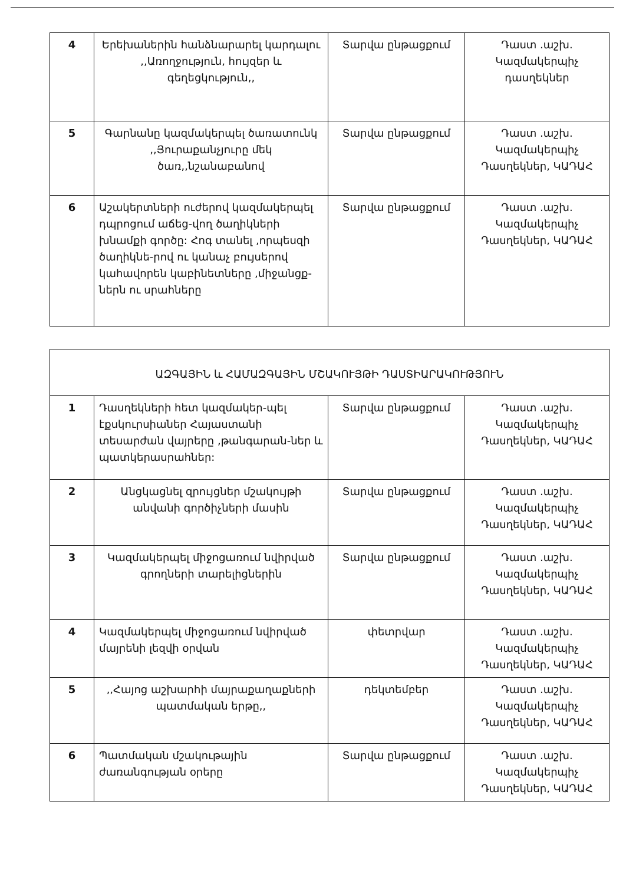| 4 | Երեխաներին հանձնարարել կարդալու ,,Առողջություն, հույզեր և գեղեցկություն,, | Տարվա ընթացքում | Դաստ .աշխ. Կազմակերպիչ դասղեկներ |
| 5 | Գարնանը կազմակերպել ծառատունկ ,,Յուրաքանչյուրը մեկ ծառ,,նշանաբանով | Տարվա ընթացքում | Դաստ .աշխ. Կազմակերպիչ Դասղեկներ, ԿԱԴԱՀ |
| 6 | Աշակերտների ուժերով կազմակերպել դպրոցում աճեց-վող ծաղիկների խնամքի գործը: Հոգ տանել ,որպեսզի ծաղիկնե-րով ու կանաչ բույսերով կահավորեն կաբինետները ,միջանցք-ներն ու սրահները | Տարվա ընթացքում | Դաստ .աշխ. Կազմակերպիչ Դասղեկներ, ԿԱԴԱՀ |
| ԱԶԳԱՅԻՆ և ՀԱՄԱԶԳԱՅԻՆ ՄՇԱԿՈՒՅԹԻ ԴԱՍՏԻԱՐԱԿՈՒԹՅՈՒՆ | | | |
| 1 | Դասղեկների հետ կազմակեր-պել էքսկուրսիաներ Հայաստանի տեսարժան վայրերը ,թանգարան-ներ և պատկերասրահներ: | Տարվա ընթացքում | Դաստ .աշխ. Կազմակերպիչ Դասղեկներ, ԿԱԴԱՀ |
| 2 | Անցկացնել զրույցներ մշակույթի անվանի գործիչների մասին | Տարվա ընթացքում | Դաստ .աշխ. Կազմակերպիչ Դասղեկներ, ԿԱԴԱՀ |
| 3 | Կազմակերպել միջոցառում նվիրված գրողների տարելիցներին | Տարվա ընթացքում | Դաստ .աշխ. Կազմակերպիչ Դասղեկներ, ԿԱԴԱՀ |
| 4 | Կազմակերպել միջոցառում նվիրված մայրենի լեզվի օրվան | փետրվար | Դաստ .աշխ. Կազմակերպիչ Դասղեկներ, ԿԱԴԱՀ |
| 5 | ,,Հայոց աշխարհի մայրաքաղաքների պատմական երթը,, | դեկտեմբեր | Դաստ .աշխ. Կազմակերպիչ Դասղեկներ, ԿԱԴԱՀ |
| 6 | Պատմական մշակութային ժառանգության օրերը | Տարվա ընթացքում | Դաստ .աշխ. Կազմակերպիչ Դասղեկներ, ԿԱԴԱՀ |